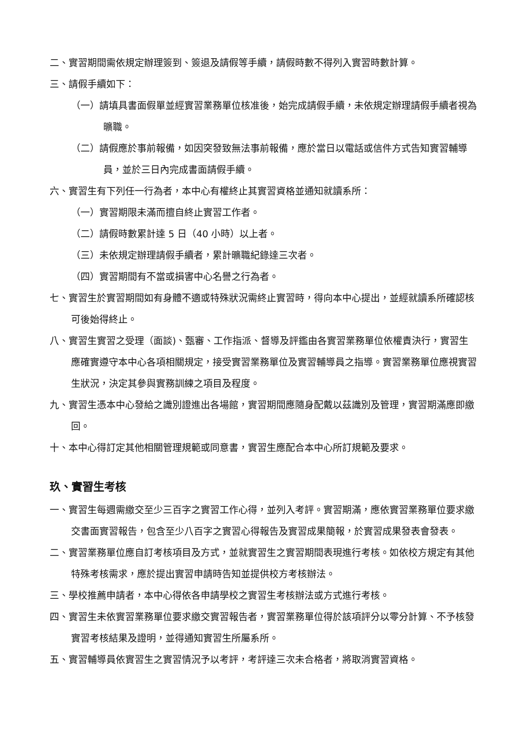二、實習期間需依規定辦理簽到、簽退及請假等手續，請假時數不得列入實習時數計算。
三、請假手續如下：
（一）請填具書面假單並經實習業務單位核准後，始完成請假手續，未依規定辦理請假手續者視為曠職。
（二）請假應於事前報備，如因突發致無法事前報備，應於當日以電話或信件方式告知實習輔導員，並於三日內完成書面請假手續。
六、實習生有下列任一行為者，本中心有權終止其實習資格並通知就讀系所：
（一）實習期限未滿而擅自終止實習工作者。
（二）請假時數累計達 5 日（40 小時）以上者。
（三）未依規定辦理請假手續者，累計曠職紀錄達三次者。
（四）實習期間有不當或損害中心名譽之行為者。
七、實習生於實習期間如有身體不適或特殊狀況需終止實習時，得向本中心提出，並經就讀系所確認核可後始得終止。
八、實習生實習之受理（面談)、甄審、工作指派、督導及評鑑由各實習業務單位依權責決行，實習生應確實遵守本中心各項相關規定，接受實習業務單位及實習輔導員之指導。實習業務單位應視實習生狀況，決定其參與實務訓練之項目及程度。
九、實習生憑本中心發給之識別證進出各場館，實習期間應隨身配戴以茲識別及管理，實習期滿應即繳回。
十、本中心得訂定其他相關管理規範或同意書，實習生應配合本中心所訂規範及要求。
玖、實習生考核
一、實習生每週需繳交至少三百字之實習工作心得，並列入考評。實習期滿，應依實習業務單位要求繳交書面實習報告，包含至少八百字之實習心得報告及實習成果簡報，於實習成果發表會發表。
二、實習業務單位應自訂考核項目及方式，並就實習生之實習期間表現進行考核。如依校方規定有其他特殊考核需求，應於提出實習申請時告知並提供校方考核辦法。
三、學校推薦申請者，本中心得依各申請學校之實習生考核辦法或方式進行考核。
四、實習生未依實習業務單位要求繳交實習報告者，實習業務單位得於該項評分以零分計算、不予核發實習考核結果及證明，並得通知實習生所屬系所。
五、實習輔導員依實習生之實習情況予以考評，考評達三次未合格者，將取消實習資格。